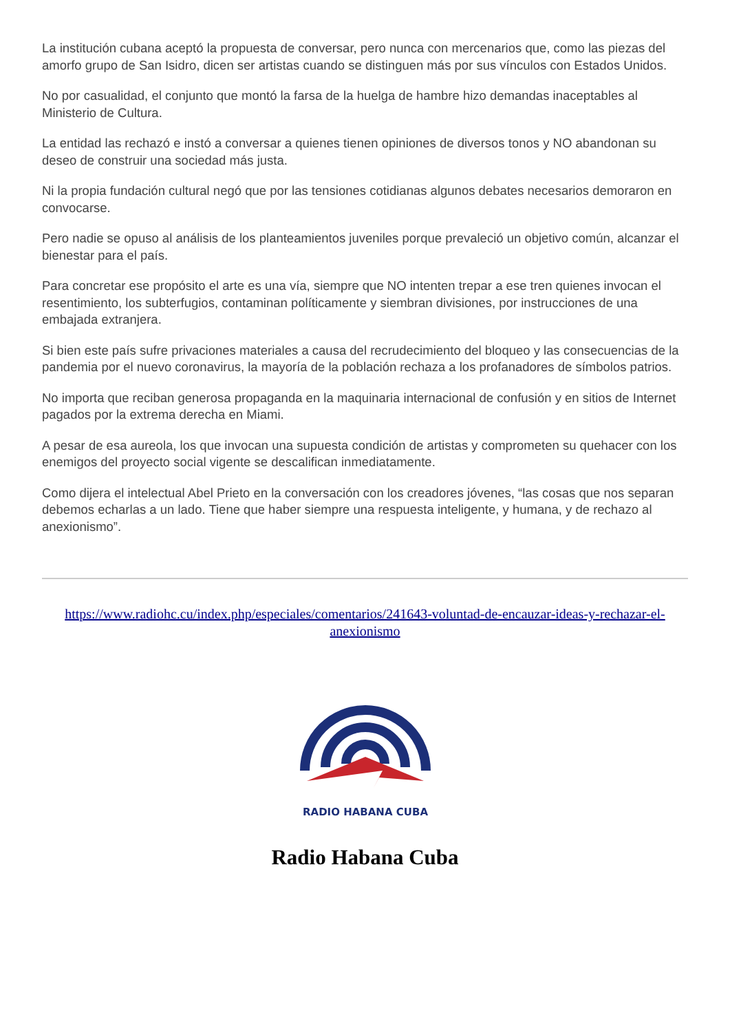La institución cubana aceptó la propuesta de conversar, pero nunca con mercenarios que, como las piezas del amorfo grupo de San Isidro, dicen ser artistas cuando se distinguen más por sus vínculos con Estados Unidos.
No por casualidad, el conjunto que montó la farsa de la huelga de hambre hizo demandas inaceptables al Ministerio de Cultura.
La entidad las rechazó e instó a conversar a quienes tienen opiniones de diversos tonos y NO abandonan su deseo de construir una sociedad más justa.
Ni la propia fundación cultural negó que por las tensiones cotidianas algunos debates necesarios demoraron en convocarse.
Pero nadie se opuso al análisis de los planteamientos juveniles porque prevaleció un objetivo común, alcanzar el bienestar para el país.
Para concretar ese propósito el arte es una vía, siempre que NO intenten trepar a ese tren quienes invocan el resentimiento, los subterfugios, contaminan políticamente y siembran divisiones, por instrucciones de una embajada extranjera.
Si bien este país sufre privaciones materiales a causa del recrudecimiento del bloqueo y las consecuencias de la pandemia por el nuevo coronavirus, la mayoría de la población rechaza a los profanadores de símbolos patrios.
No importa que reciban generosa propaganda en la maquinaria internacional de confusión y en sitios de Internet pagados por la extrema derecha en Miami.
A pesar de esa aureola, los que invocan una supuesta condición de artistas y comprometen su quehacer con los enemigos del proyecto social vigente se descalifican inmediatamente.
Como dijera el intelectual Abel Prieto en la conversación con los creadores jóvenes, “las cosas que nos separan debemos echarlas a un lado. Tiene que haber siempre una respuesta inteligente, y humana, y de rechazo al anexionismo”.
https://www.radiohc.cu/index.php/especiales/comentarios/241643-voluntad-de-encauzar-ideas-y-rechazar-el-anexionismo
RADIO HABANA CUBA
Radio Habana Cuba